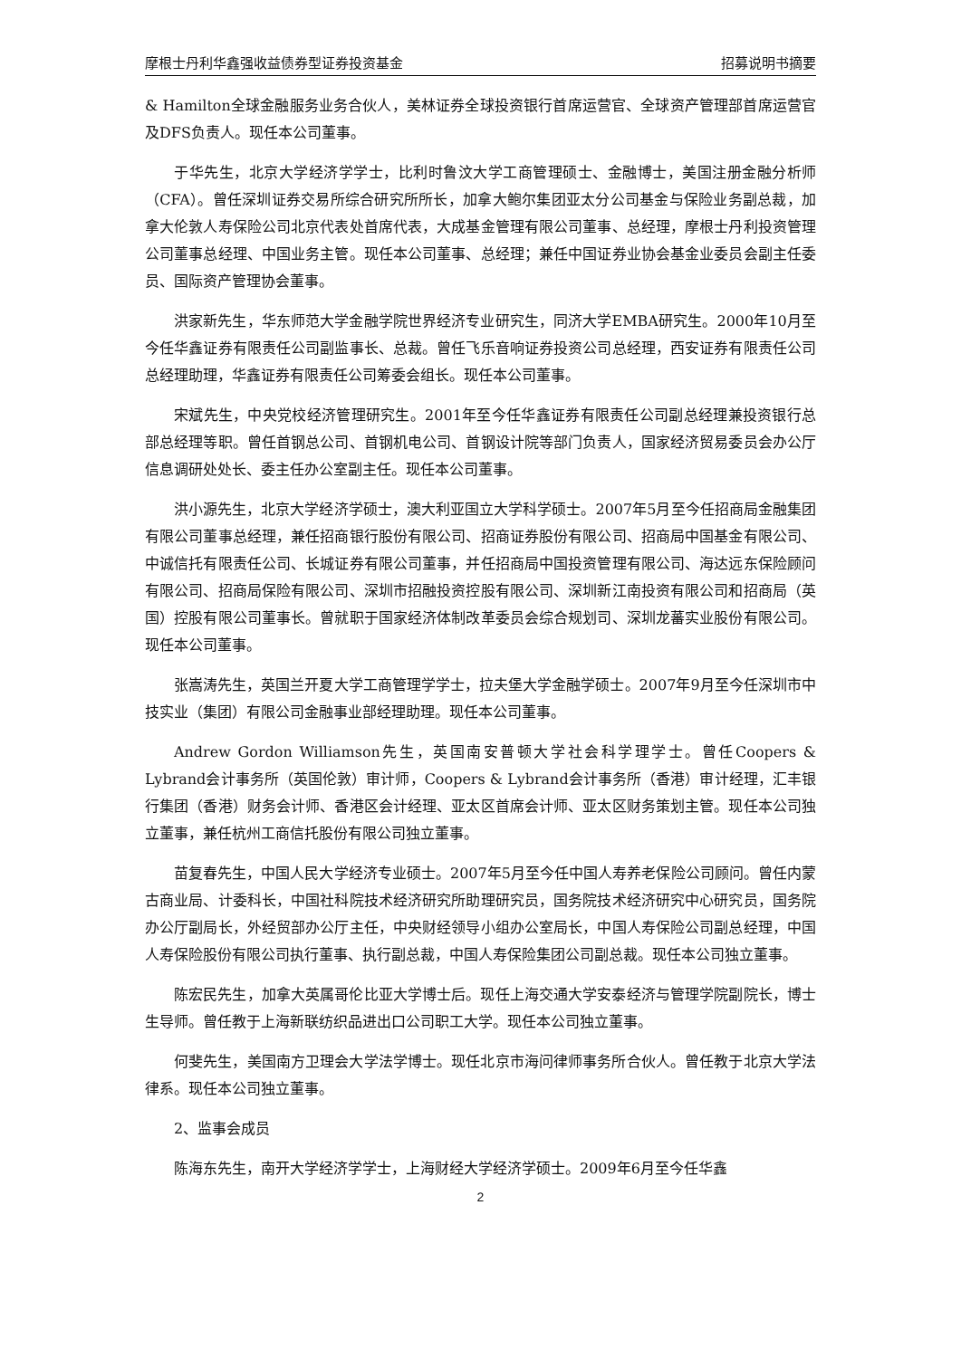摩根士丹利华鑫强收益债券型证券投资基金 招募说明书摘要
& Hamilton全球金融服务业务合伙人，美林证券全球投资银行首席运营官、全球资产管理部首席运营官及DFS负责人。现任本公司董事。
于华先生，北京大学经济学学士，比利时鲁汶大学工商管理硕士、金融博士，美国注册金融分析师（CFA）。曾任深圳证券交易所综合研究所所长，加拿大鲍尔集团亚太分公司基金与保险业务副总裁，加拿大伦敦人寿保险公司北京代表处首席代表，大成基金管理有限公司董事、总经理，摩根士丹利投资管理公司董事总经理、中国业务主管。现任本公司董事、总经理；兼任中国证券业协会基金业委员会副主任委员、国际资产管理协会董事。
洪家新先生，华东师范大学金融学院世界经济专业研究生，同济大学EMBA研究生。2000年10月至今任华鑫证券有限责任公司副监事长、总裁。曾任飞乐音响证券投资公司总经理，西安证券有限责任公司总经理助理，华鑫证券有限责任公司筹委会组长。现任本公司董事。
宋斌先生，中央党校经济管理研究生。2001年至今任华鑫证券有限责任公司副总经理兼投资银行总部总经理等职。曾任首钢总公司、首钢机电公司、首钢设计院等部门负责人，国家经济贸易委员会办公厅信息调研处处长、委主任办公室副主任。现任本公司董事。
洪小源先生，北京大学经济学硕士，澳大利亚国立大学科学硕士。2007年5月至今任招商局金融集团有限公司董事总经理，兼任招商银行股份有限公司、招商证券股份有限公司、招商局中国基金有限公司、中诚信托有限责任公司、长城证券有限公司董事，并任招商局中国投资管理有限公司、海达远东保险顾问有限公司、招商局保险有限公司、深圳市招融投资控股有限公司、深圳新江南投资有限公司和招商局（英国）控股有限公司董事长。曾就职于国家经济体制改革委员会综合规划司、深圳龙蕃实业股份有限公司。现任本公司董事。
张嵩涛先生，英国兰开夏大学工商管理学学士，拉夫堡大学金融学硕士。2007年9月至今任深圳市中技实业（集团）有限公司金融事业部经理助理。现任本公司董事。
Andrew Gordon Williamson先生，英国南安普顿大学社会科学理学士。曾任Coopers & Lybrand会计事务所（英国伦敦）审计师，Coopers & Lybrand会计事务所（香港）审计经理，汇丰银行集团（香港）财务会计师、香港区会计经理、亚太区首席会计师、亚太区财务策划主管。现任本公司独立董事，兼任杭州工商信托股份有限公司独立董事。
苗复春先生，中国人民大学经济专业硕士。2007年5月至今任中国人寿养老保险公司顾问。曾任内蒙古商业局、计委科长，中国社科院技术经济研究所助理研究员，国务院技术经济研究中心研究员，国务院办公厅副局长，外经贸部办公厅主任，中央财经领导小组办公室局长，中国人寿保险公司副总经理，中国人寿保险股份有限公司执行董事、执行副总裁，中国人寿保险集团公司副总裁。现任本公司独立董事。
陈宏民先生，加拿大英属哥伦比亚大学博士后。现任上海交通大学安泰经济与管理学院副院长，博士生导师。曾任教于上海新联纺织品进出口公司职工大学。现任本公司独立董事。
何斐先生，美国南方卫理会大学法学博士。现任北京市海问律师事务所合伙人。曾任教于北京大学法律系。现任本公司独立董事。
2、监事会成员
陈海东先生，南开大学经济学学士，上海财经大学经济学硕士。2009年6月至今任华鑫
2